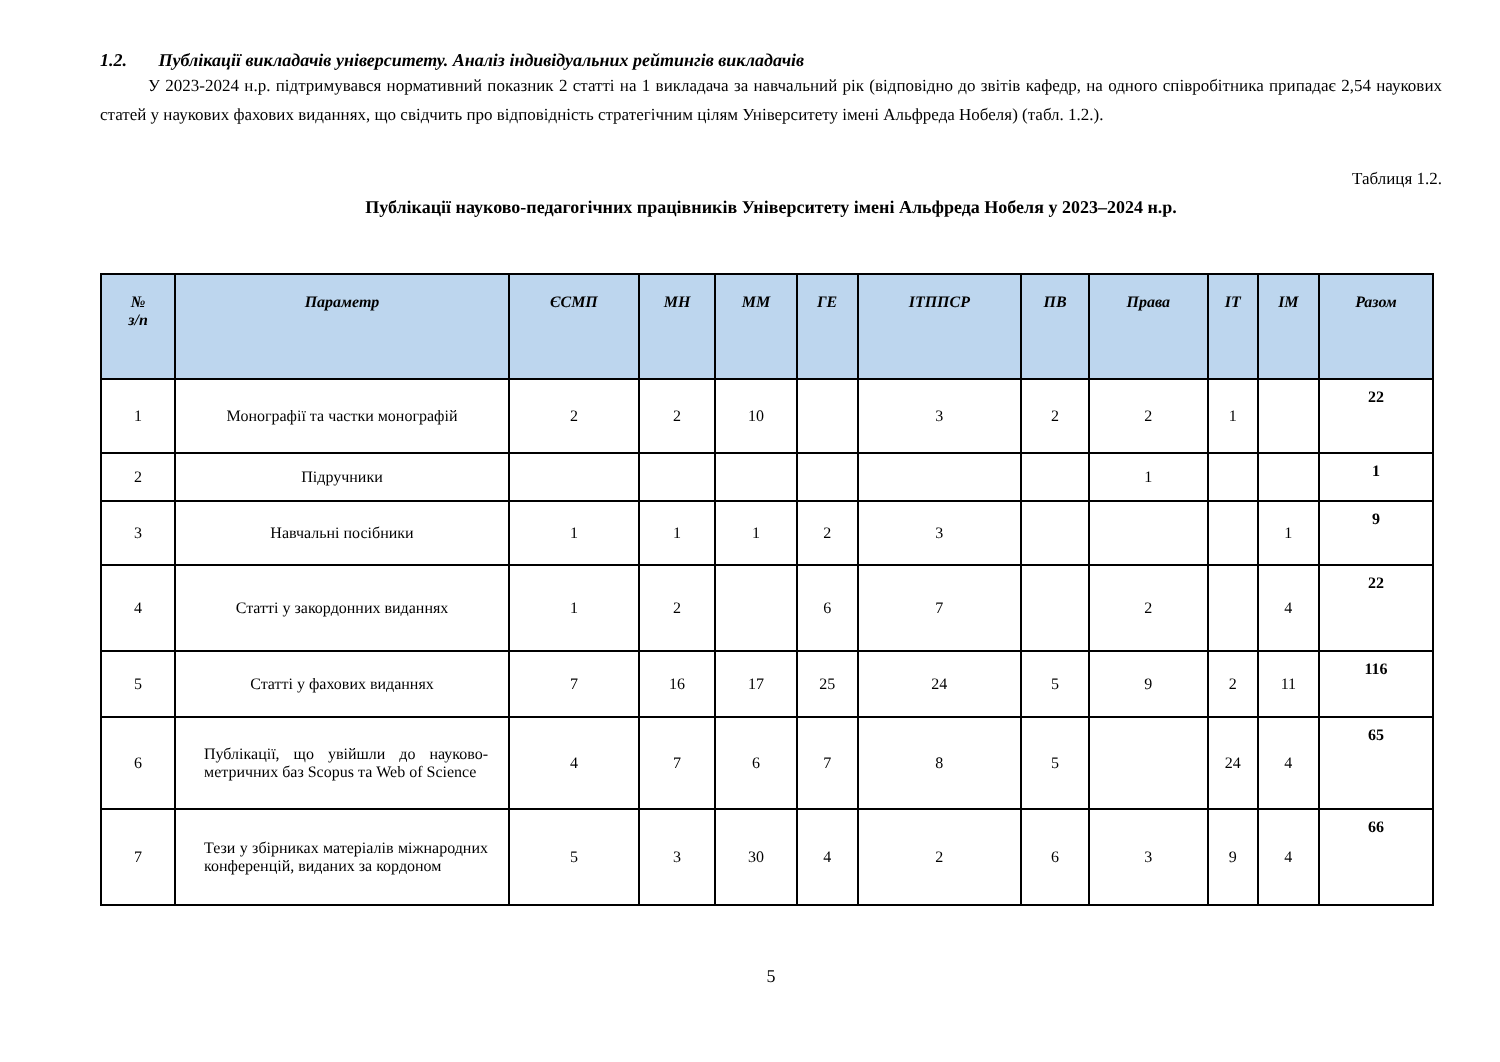1.2. Публікації викладачів університету. Аналіз індивідуальних рейтингів викладачів
У 2023-2024 н.р. підтримувався нормативний показник 2 статті на 1 викладача за навчальний рік (відповідно до звітів кафедр, на одного співробітника припадає 2,54 наукових статей у наукових фахових виданнях, що свідчить про відповідність стратегічним цілям Університету імені Альфреда Нобеля) (табл. 1.2.).
Таблиця 1.2.
Публікації науково-педагогічних працівників Університету імені Альфреда Нобеля у 2023–2024 н.р.
| № з/п | Параметр | ЄСМП | МН | ММ | ГЕ | ІТППСР | ПВ | Права | ІТ | ІМ | Разом |
| --- | --- | --- | --- | --- | --- | --- | --- | --- | --- | --- | --- |
| 1 | Монографії та частки монографій | 2 | 2 | 10 | | 3 | 2 | 2 | 1 | | 22 |
| 2 | Підручники | | | | | | | 1 | | | 1 |
| 3 | Навчальні посібники | 1 | 1 | 1 | 2 | 3 | | | | 1 | 9 |
| 4 | Статті у закордонних виданнях | 1 | 2 | | 6 | 7 | | 2 | | 4 | 22 |
| 5 | Статті у фахових виданнях | 7 | 16 | 17 | 25 | 24 | 5 | 9 | 2 | 11 | 116 |
| 6 | Публікації, що увійшли до науково-метричних баз Scopus та Web of Science | 4 | 7 | 6 | 7 | 8 | 5 | | 24 | 4 | 65 |
| 7 | Тези у збірниках матеріалів міжнародних конференцій, виданих за кордоном | 5 | 3 | 30 | 4 | 2 | 6 | 3 | 9 | 4 | 66 |
5